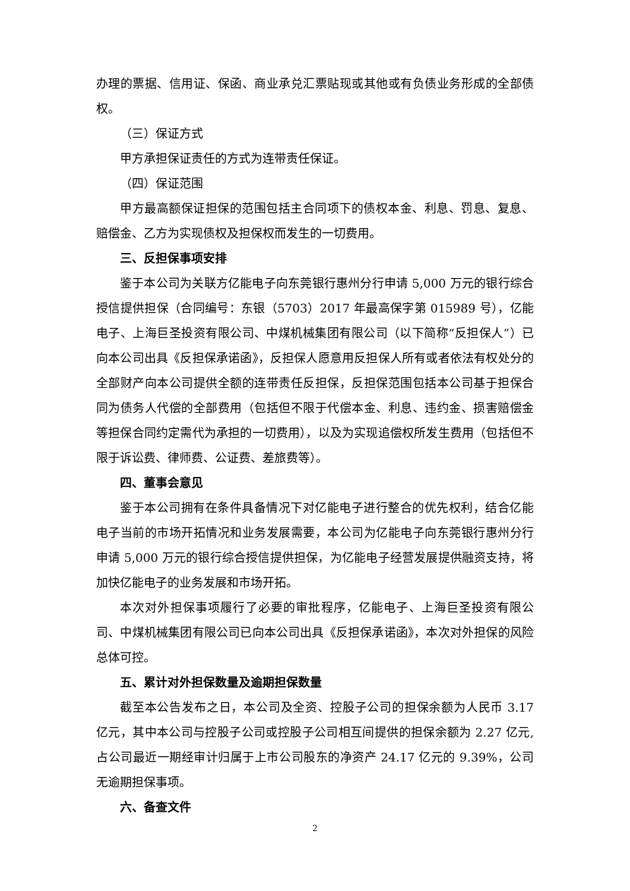办理的票据、信用证、保函、商业承兑汇票贴现或其他或有负债业务形成的全部债权。
（三）保证方式
甲方承担保证责任的方式为连带责任保证。
（四）保证范围
甲方最高额保证担保的范围包括主合同项下的债权本金、利息、罚息、复息、赔偿金、乙方为实现债权及担保权而发生的一切费用。
三、反担保事项安排
鉴于本公司为关联方亿能电子向东莞银行惠州分行申请 5,000 万元的银行综合授信提供担保（合同编号：东银（5703）2017 年最高保字第 015989 号），亿能电子、上海巨圣投资有限公司、中煤机械集团有限公司（以下简称“反担保人”）已向本公司出具《反担保承诺函》，反担保人愿意用反担保人所有或者依法有权处分的全部财产向本公司提供全额的连带责任反担保，反担保范围包括本公司基于担保合同为债务人代偿的全部费用（包括但不限于代偿本金、利息、违约金、损害赔偿金等担保合同约定需代为承担的一切费用），以及为实现追偿权所发生费用（包括但不限于诉讼费、律师费、公证费、差旅费等）。
四、董事会意见
鉴于本公司拥有在条件具备情况下对亿能电子进行整合的优先权利，结合亿能电子当前的市场开拓情况和业务发展需要，本公司为亿能电子向东莞银行惠州分行申请 5,000 万元的银行综合授信提供担保，为亿能电子经营发展提供融资支持，将加快亿能电子的业务发展和市场开拓。
本次对外担保事项履行了必要的审批程序，亿能电子、上海巨圣投资有限公司、中煤机械集团有限公司已向本公司出具《反担保承诺函》，本次对外担保的风险总体可控。
五、累计对外担保数量及逾期担保数量
截至本公告发布之日，本公司及全资、控股子公司的担保余额为人民币 3.17 亿元，其中本公司与控股子公司或控股子公司相互间提供的担保余额为 2.27 亿元,占公司最近一期经审计归属于上市公司股东的净资产 24.17 亿元的 9.39%，公司无逾期担保事项。
六、备查文件
2